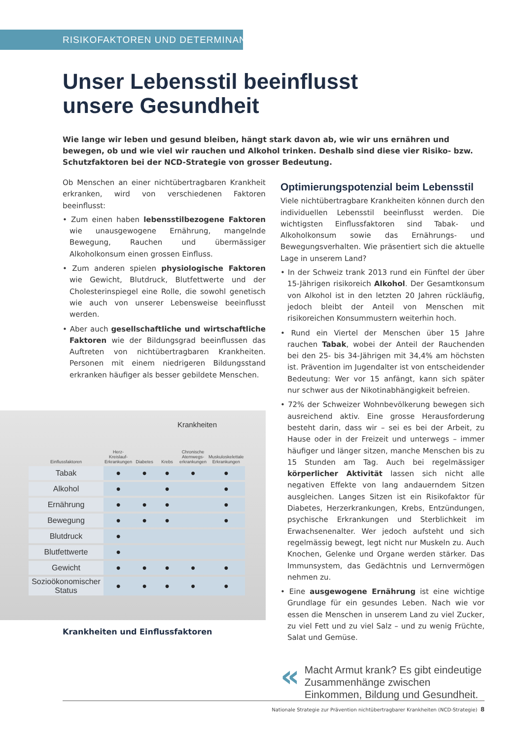RISIKOFAKTOREN UND DETERMINANTEN
Unser Lebensstil beeinflusst
unsere Gesundheit
Wie lange wir leben und gesund bleiben, hängt stark davon ab, wie wir uns ernähren und bewegen, ob und wie viel wir rauchen und Alkohol trinken. Deshalb sind diese vier Risiko- bzw. Schutzfaktoren bei der NCD-Strategie von grosser Bedeutung.
Ob Menschen an einer nichtübertragbaren Krankheit erkranken, wird von verschiedenen Faktoren beeinflusst:
• Zum einen haben lebensstilbezogene Faktoren wie unausgewogene Ernährung, mangelnde Bewegung, Rauchen und übermässiger Alkoholkonsum einen grossen Einfluss.
• Zum anderen spielen physiologische Faktoren wie Gewicht, Blutdruck, Blutfettwerte und der Cholesterinspiegel eine Rolle, die sowohl genetisch wie auch von unserer Lebensweise beeinflusst werden.
• Aber auch gesellschaftliche und wirtschaftliche Faktoren wie der Bildungsgrad beeinflussen das Auftreten von nichtübertragbaren Krankheiten. Personen mit einem niedrigeren Bildungsstand erkranken häufiger als besser gebildete Menschen.
Krankheiten
| Einflussfaktoren | Herz-Kreislauf-Erkrankungen | Diabetes | Krebs | Chronische Atemwegs-erkrankungen | Muskuloskelettale Erkrankungen |
| --- | --- | --- | --- | --- | --- |
| Tabak | ● | ● | ● | ● | ● |
| Alkohol | ● | | ● | | ● |
| Ernährung | ● | ● | ● | | ● |
| Bewegung | ● | ● | ● | | ● |
| Blutdruck | ● | | | | |
| Blutfettwerte | ● | | | | |
| Gewicht | ● | ● | ● | ● | ● |
| Sozioökonomischer Status | ● | ● | ● | ● | ● |
Krankheiten und Einflussfaktoren
Optimierungspotenzial beim Lebensstil
Viele nichtübertragbare Krankheiten können durch den individuellen Lebensstil beeinflusst werden. Die wichtigsten Einflussfaktoren sind Tabak- und Alkoholkonsum sowie das Ernährungs- und Bewegungsverhalten. Wie präsentiert sich die aktuelle Lage in unserem Land?
• In der Schweiz trank 2013 rund ein Fünftel der über 15-Jährigen risikoreich Alkohol. Der Gesamtkonsum von Alkohol ist in den letzten 20 Jahren rückläufig, jedoch bleibt der Anteil von Menschen mit risikoreichen Konsummustern weiterhin hoch.
• Rund ein Viertel der Menschen über 15 Jahre rauchen Tabak, wobei der Anteil der Rauchenden bei den 25- bis 34-Jährigen mit 34,4% am höchsten ist. Prävention im Jugendalter ist von entscheidender Bedeutung: Wer vor 15 anfängt, kann sich später nur schwer aus der Nikotinabhängigkeit befreien.
• 72% der Schweizer Wohnbevölkerung bewegen sich ausreichend aktiv. Eine grosse Herausforderung besteht darin, dass wir – sei es bei der Arbeit, zu Hause oder in der Freizeit und unterwegs – immer häufiger und länger sitzen, manche Menschen bis zu 15 Stunden am Tag. Auch bei regelmässiger körperlicher Aktivität lassen sich nicht alle negativen Effekte von lang andauerndem Sitzen ausgleichen. Langes Sitzen ist ein Risikofaktor für Diabetes, Herzerkrankungen, Krebs, Entzündungen, psychische Erkrankungen und Sterblichkeit im Erwachsenenalter. Wer jedoch aufsteht und sich regelmässig bewegt, legt nicht nur Muskeln zu. Auch Knochen, Gelenke und Organe werden stärker. Das Immunsystem, das Gedächtnis und Lernvermögen nehmen zu.
• Eine ausgewogene Ernährung ist eine wichtige Grundlage für ein gesundes Leben. Nach wie vor essen die Menschen in unserem Land zu viel Zucker, zu viel Fett und zu viel Salz – und zu wenig Früchte, Salat und Gemüse.
«
Macht Armut krank? Es gibt eindeutige Zusammenhänge zwischen Einkommen, Bildung und Gesundheit.
Nationale Strategie zur Prävention nichtübertragbarer Krankheiten (NCD-Strategie) 8